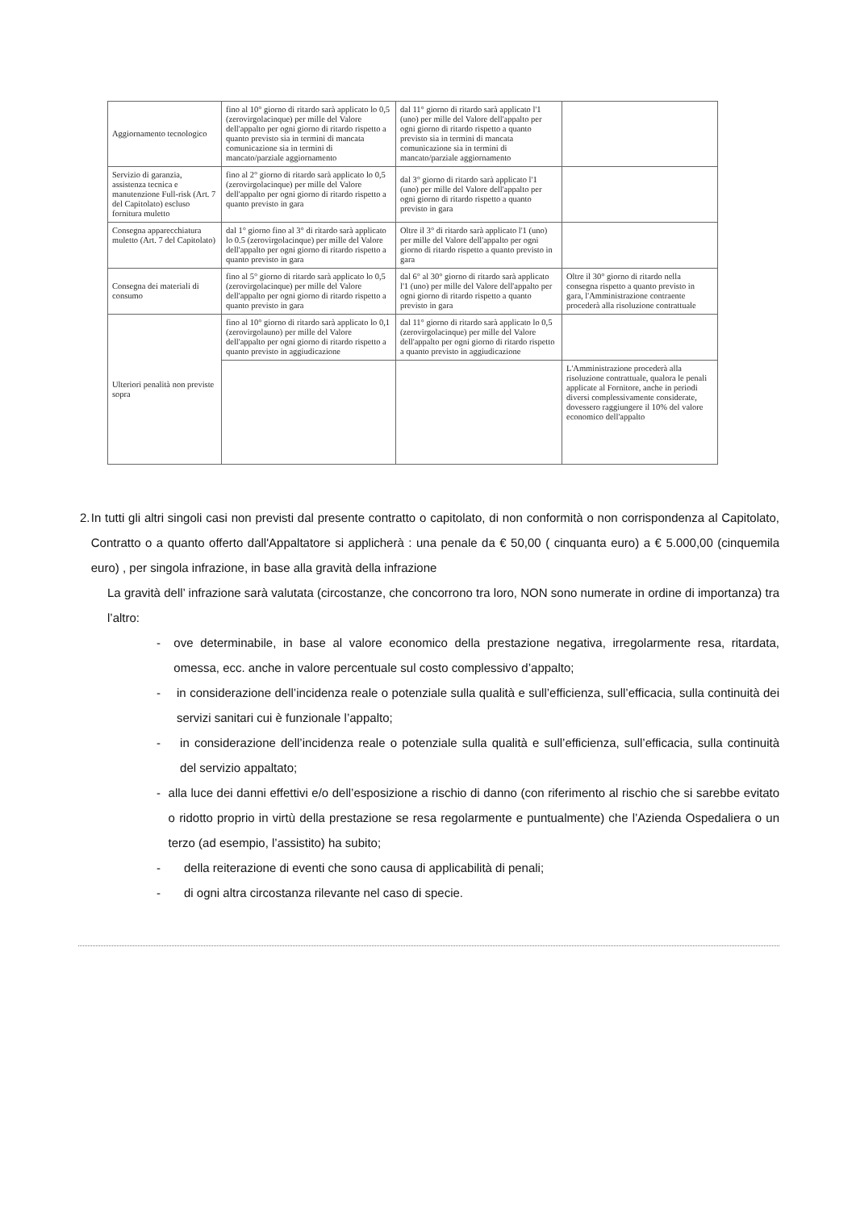| Aggiornamento tecnologico | fino al 10° giorno di ritardo sarà applicato lo 0,5 (zerovirgolacinque) per mille del Valore dell'appalto per ogni giorno di ritardo rispetto a quanto previsto sia in termini di mancata comunicazione sia in termini di mancato/parziale aggiornamento | dal 11° giorno di ritardo sarà applicato l'1 (uno) per mille del Valore dell'appalto per ogni giorno di ritardo rispetto a quanto previsto sia in termini di mancata comunicazione sia in termini di mancato/parziale aggiornamento | |
| Servizio di garanzia, assistenza tecnica e manutenzione Full-risk (Art. 7 del Capitolato) escluso fornitura muletto | fino al 2° giorno di ritardo sarà applicato lo 0,5 (zerovirgolacinque) per mille del Valore dell'appalto per ogni giorno di ritardo rispetto a quanto previsto in gara | dal 3° giorno di ritardo sarà applicato l'1 (uno) per mille del Valore dell'appalto per ogni giorno di ritardo rispetto a quanto previsto in gara | |
| Consegna apparecchiatura muletto (Art. 7 del Capitolato) | dal 1° giorno fino al 3° di ritardo sarà applicato lo 0.5 (zerovirgolacinque) per mille del Valore dell'appalto per ogni giorno di ritardo rispetto a quanto previsto in gara | Oltre il 3° di ritardo sarà applicato l'1 (uno) per mille del Valore dell'appalto per ogni giorno di ritardo rispetto a quanto previsto in gara | |
| Consegna dei materiali di consumo | fino al 5° giorno di ritardo sarà applicato lo 0,5 (zerovirgolacinque) per mille del Valore dell'appalto per ogni giorno di ritardo rispetto a quanto previsto in gara | dal 6° al 30° giorno di ritardo sarà applicato l'1 (uno) per mille del Valore dell'appalto per ogni giorno di ritardo rispetto a quanto previsto in gara | Oltre il 30° giorno di ritardo nella consegna rispetto a quanto previsto in gara, l'Amministrazione contraente procederà alla risoluzione contrattuale |
| Ulteriori penalità non previste sopra | fino al 10° giorno di ritardo sarà applicato lo 0,1 (zerovirgolauno) per mille del Valore dell'appalto per ogni giorno di ritardo rispetto a quanto previsto in aggiudicazione | dal 11° giorno di ritardo sarà applicato lo 0,5 (zerovirgolacinque) per mille del Valore dell'appalto per ogni giorno di ritardo rispetto a quanto previsto in aggiudicazione | |
| | | | L'Amministrazione procederà alla risoluzione contrattuale, qualora le penali applicate al Fornitore, anche in periodi diversi complessivamente considerate, dovessero raggiungere il 10% del valore economico dell'appalto |
2. In tutti gli altri singoli casi non previsti dal presente contratto o capitolato, di non conformità o non corrispondenza al Capitolato, Contratto o a quanto offerto dall'Appaltatore si applicherà : una penale da € 50,00 ( cinquanta euro) a € 5.000,00 (cinquemila euro) , per singola infrazione, in base alla gravità della infrazione
La gravità dell’ infrazione sarà valutata (circostanze, che concorrono tra loro, NON sono numerate in ordine di importanza) tra l’altro:
- ove determinabile, in base al valore economico della prestazione negativa, irregolarmente resa, ritardata, omessa, ecc. anche in valore percentuale sul costo complessivo d’appalto;
- in considerazione dell’incidenza reale o potenziale sulla qualità e sull’efficienza, sull’efficacia, sulla continuità dei servizi sanitari cui è funzionale l’appalto;
- in considerazione dell’incidenza reale o potenziale sulla qualità e sull’efficienza, sull’efficacia, sulla continuità del servizio appaltato;
- alla luce dei danni effettivi e/o dell’esposizione a rischio di danno (con riferimento al rischio che si sarebbe evitato o ridotto proprio in virtù della prestazione se resa regolarmente e puntualmente) che l’Azienda Ospedaliera o un terzo (ad esempio, l’assistito) ha subito;
- della reiterazione di eventi che sono causa di applicabilità di penali;
- di ogni altra circostanza rilevante nel caso di specie.